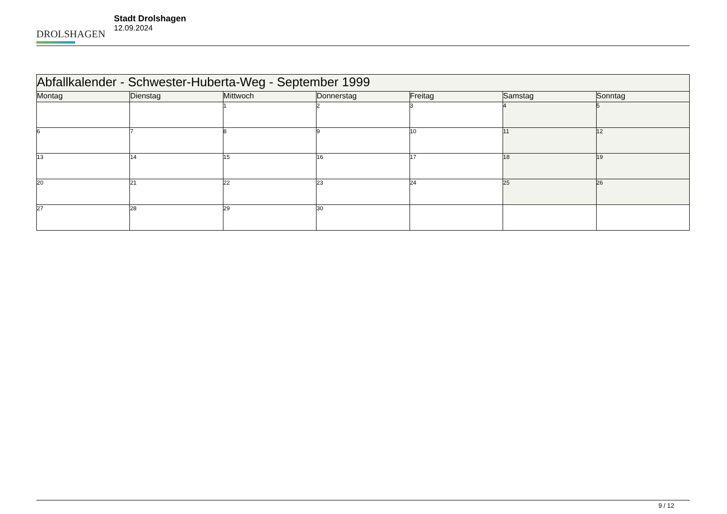DROLSHAGEN
Stadt Drolshagen
12.09.2024
| Abfallkalender - Schwester-Huberta-Weg - September 1999 | | | | | | |
| --- | --- | --- | --- | --- | --- | --- |
| Montag | Dienstag | Mittwoch | Donnerstag | Freitag | Samstag | Sonntag |
| | | 1 | 2 | 3 | 4 | 5 |
| 6 | 7 | 8 | 9 | 10 | 11 | 12 |
| 13 | 14 | 15 | 16 | 17 | 18 | 19 |
| 20 | 21 | 22 | 23 | 24 | 25 | 26 |
| 27 | 28 | 29 | 30 | | | |
9 / 12